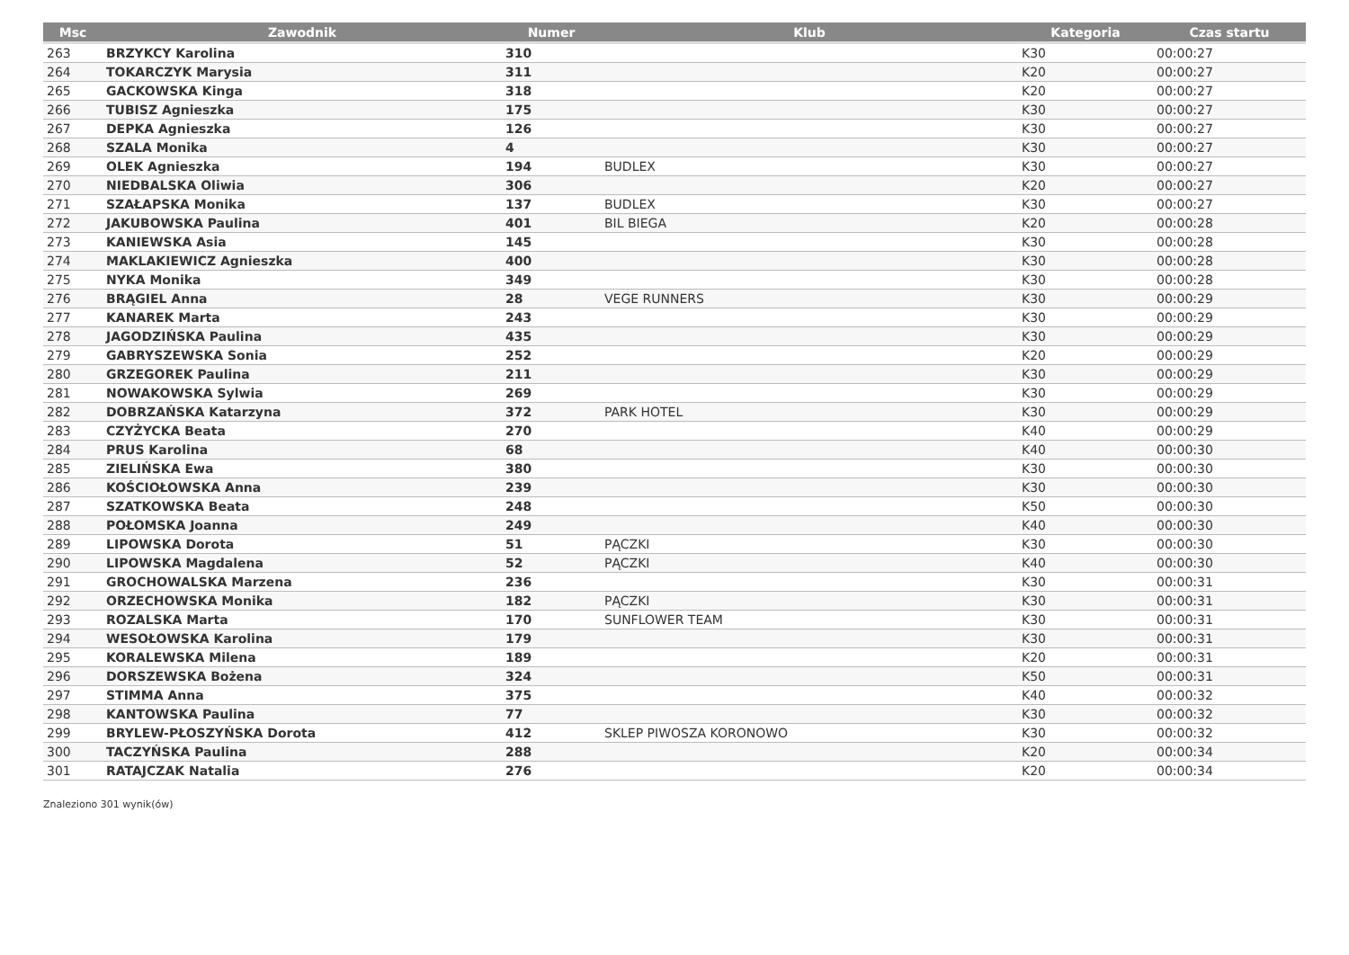| Msc | Zawodnik | Numer | Klub | Kategoria | Czas startu |
| --- | --- | --- | --- | --- | --- |
| 263 | BRZYKCY Karolina | 310 | | K30 | 00:00:27 |
| 264 | TOKARCZYK Marysia | 311 | | K20 | 00:00:27 |
| 265 | GACKOWSKA Kinga | 318 | | K20 | 00:00:27 |
| 266 | TUBISZ Agnieszka | 175 | | K30 | 00:00:27 |
| 267 | DEPKA Agnieszka | 126 | | K30 | 00:00:27 |
| 268 | SZALA Monika | 4 | | K30 | 00:00:27 |
| 269 | OLEK Agnieszka | 194 | BUDLEX | K30 | 00:00:27 |
| 270 | NIEDBALSKA Oliwia | 306 | | K20 | 00:00:27 |
| 271 | SZAŁAPSKA Monika | 137 | BUDLEX | K30 | 00:00:27 |
| 272 | JAKUBOWSKA Paulina | 401 | BIL BIEGA | K20 | 00:00:28 |
| 273 | KANIEWSKA Asia | 145 | | K30 | 00:00:28 |
| 274 | MAKLAKIEWICZ Agnieszka | 400 | | K30 | 00:00:28 |
| 275 | NYKA Monika | 349 | | K30 | 00:00:28 |
| 276 | BRĄGIEL Anna | 28 | VEGE RUNNERS | K30 | 00:00:29 |
| 277 | KANAREK Marta | 243 | | K30 | 00:00:29 |
| 278 | JAGODZIŃSKA Paulina | 435 | | K30 | 00:00:29 |
| 279 | GABRYSZEWSKA Sonia | 252 | | K20 | 00:00:29 |
| 280 | GRZEGOREK Paulina | 211 | | K30 | 00:00:29 |
| 281 | NOWAKOWSKA Sylwia | 269 | | K30 | 00:00:29 |
| 282 | DOBRZAŃSKA Katarzyna | 372 | PARK HOTEL | K30 | 00:00:29 |
| 283 | CZYŻYCKA Beata | 270 | | K40 | 00:00:29 |
| 284 | PRUS Karolina | 68 | | K40 | 00:00:30 |
| 285 | ZIELIŃSKA Ewa | 380 | | K30 | 00:00:30 |
| 286 | KOŚCIOŁOWSKA Anna | 239 | | K30 | 00:00:30 |
| 287 | SZATKOWSKA Beata | 248 | | K50 | 00:00:30 |
| 288 | POŁOMSKA Joanna | 249 | | K40 | 00:00:30 |
| 289 | LIPOWSKA Dorota | 51 | PĄCZKI | K30 | 00:00:30 |
| 290 | LIPOWSKA Magdalena | 52 | PĄCZKI | K40 | 00:00:30 |
| 291 | GROCHOWALSKA Marzena | 236 | | K30 | 00:00:31 |
| 292 | ORZECHOWSKA Monika | 182 | PĄCZKI | K30 | 00:00:31 |
| 293 | ROZALSKA Marta | 170 | SUNFLOWER TEAM | K30 | 00:00:31 |
| 294 | WESOŁOWSKA Karolina | 179 | | K30 | 00:00:31 |
| 295 | KORALEWSKA Milena | 189 | | K20 | 00:00:31 |
| 296 | DORSZEWSKA Bożena | 324 | | K50 | 00:00:31 |
| 297 | STIMMA Anna | 375 | | K40 | 00:00:32 |
| 298 | KANTOWSKA Paulina | 77 | | K30 | 00:00:32 |
| 299 | BRYLEW-PŁOSZYŃSKA Dorota | 412 | SKLEP PIWOSZA KORONOWO | K30 | 00:00:32 |
| 300 | TACZYŃSKA Paulina | 288 | | K20 | 00:00:34 |
| 301 | RATAJCZAK Natalia | 276 | | K20 | 00:00:34 |
Znaleziono 301 wynik(ów)